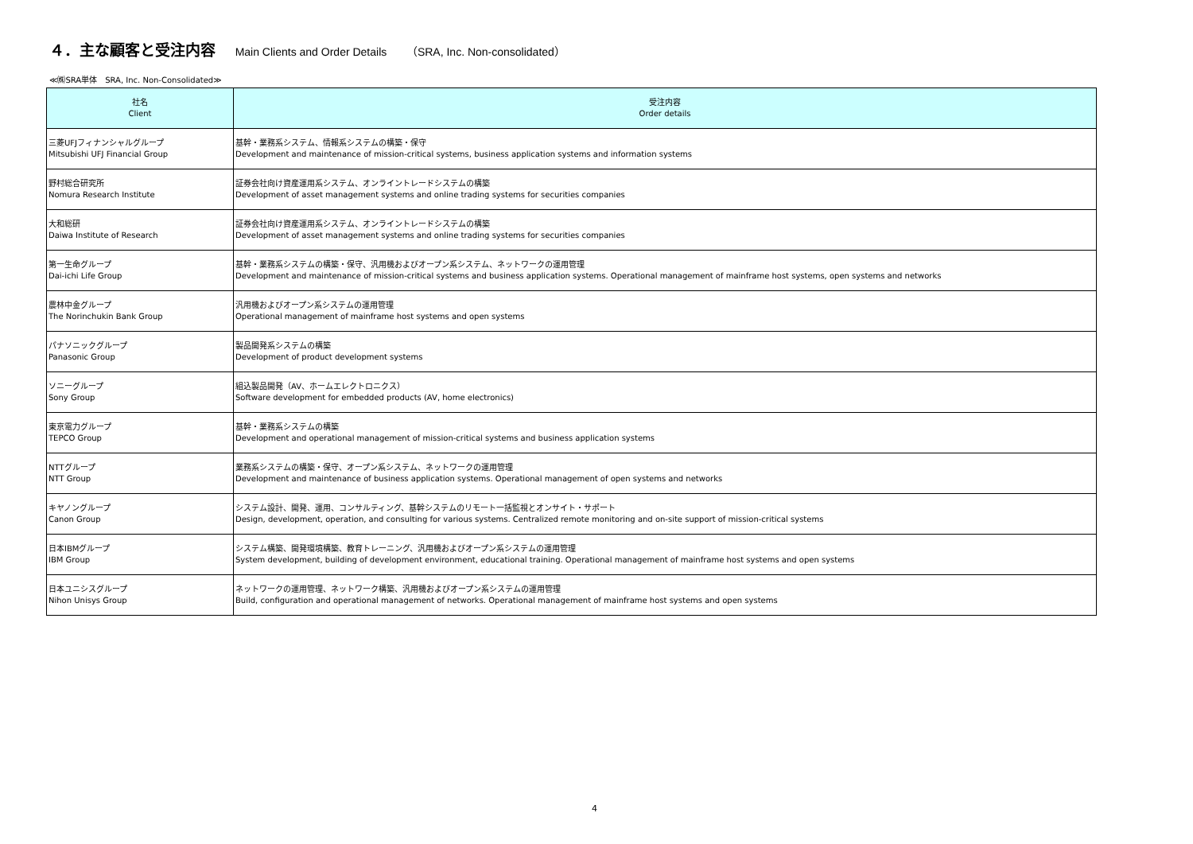４．主な顧客と受注内容 Main Clients and Order Details （SRA, Inc. Non-consolidated）
≪㈱SRA単体　SRA, Inc. Non-Consolidated≫
| 社名 Client | 受注内容 Order details |
| --- | --- |
| 三菱UFJフィナンシャルグループ Mitsubishi UFJ Financial Group | 基幹・業務系システム、情報系システムの構築・保守 Development and maintenance of mission-critical systems, business application systems and information systems |
| 野村総合研究所 Nomura Research Institute | 証券会社向け資産運用系システム、オンライントレードシステムの構築 Development of asset management systems and online trading systems for securities companies |
| 大和総研 Daiwa Institute of Research | 証券会社向け資産運用系システム、オンライントレードシステムの構築 Development of asset management systems and online trading systems for securities companies |
| 第一生命グループ Dai-ichi Life Group | 基幹・業務系システムの構築・保守、汎用機およびオープン系システム、ネットワークの運用管理 Development and maintenance of mission-critical systems and business application systems. Operational management of mainframe host systems, open systems and networks |
| 農林中金グループ The Norinchukin Bank Group | 汎用機およびオープン系システムの運用管理 Operational management of mainframe host systems and open systems |
| パナソニックグループ Panasonic Group | 製品開発系システムの構築 Development of product development systems |
| ソニーグループ Sony Group | 組込製品開発（AV、ホームエレクトロニクス） Software development for embedded products (AV, home electronics) |
| 東京電力グループ TEPCO Group | 基幹・業務系システムの構築 Development and operational management of mission-critical systems and business application systems |
| NTTグループ NTT Group | 業務系システムの構築・保守、オープン系システム、ネットワークの運用管理 Development and maintenance of business application systems. Operational management of open systems and networks |
| キヤノングループ Canon Group | システム設計、開発、運用、コンサルティング、基幹システムのリモート一括監視とオンサイト・サポート Design, development, operation, and consulting for various systems. Centralized remote monitoring and on-site support of mission-critical systems |
| 日本IBMグループ IBM Group | システム構築、開発環境構築、教育トレーニング、汎用機およびオープン系システムの運用管理 System development, building of development environment, educational training. Operational management of mainframe host systems and open systems |
| 日本ユニシスグループ Nihon Unisys Group | ネットワークの運用管理、ネットワーク構築、汎用機およびオープン系システムの運用管理 Build, configuration and operational management of networks. Operational management of mainframe host systems and open systems |
4